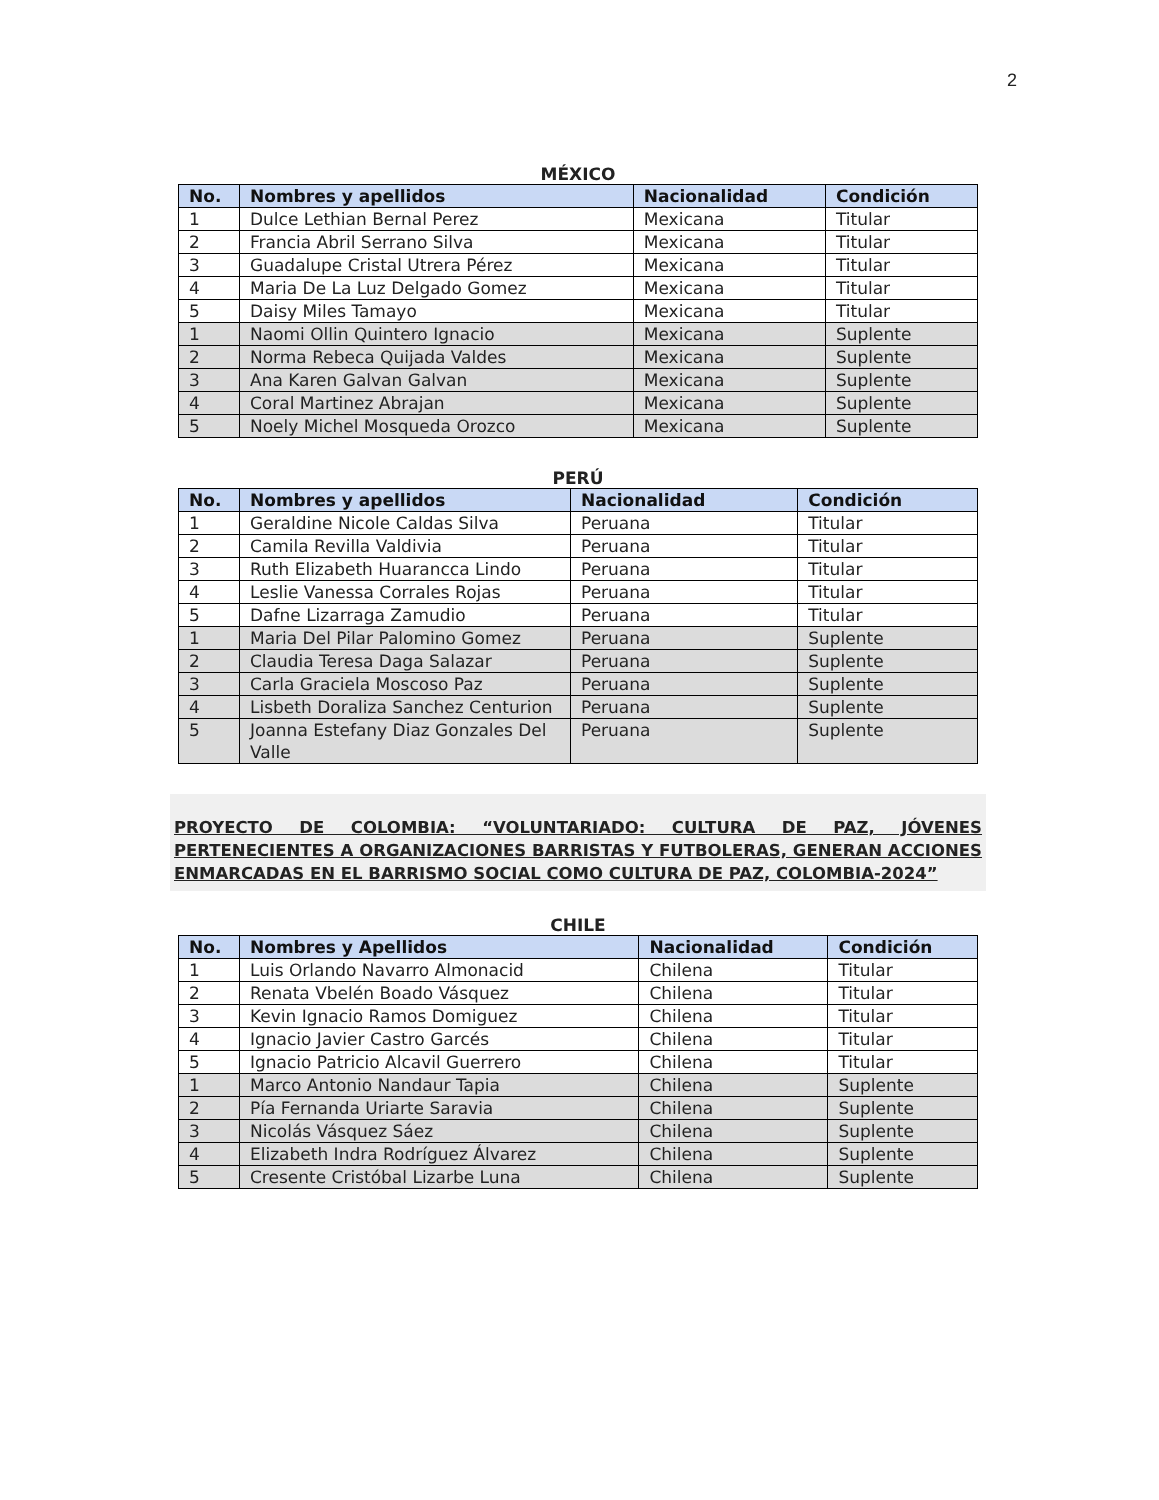2
MÉXICO
| No. | Nombres y apellidos | Nacionalidad | Condición |
| --- | --- | --- | --- |
| 1 | Dulce Lethian Bernal Perez | Mexicana | Titular |
| 2 | Francia Abril Serrano Silva | Mexicana | Titular |
| 3 | Guadalupe Cristal Utrera Pérez | Mexicana | Titular |
| 4 | Maria De La Luz Delgado Gomez | Mexicana | Titular |
| 5 | Daisy Miles Tamayo | Mexicana | Titular |
| 1 | Naomi Ollin Quintero Ignacio | Mexicana | Suplente |
| 2 | Norma Rebeca Quijada Valdes | Mexicana | Suplente |
| 3 | Ana Karen Galvan Galvan | Mexicana | Suplente |
| 4 | Coral Martinez Abrajan | Mexicana | Suplente |
| 5 | Noely Michel Mosqueda Orozco | Mexicana | Suplente |
PERÚ
| No. | Nombres y apellidos | Nacionalidad | Condición |
| --- | --- | --- | --- |
| 1 | Geraldine Nicole Caldas Silva | Peruana | Titular |
| 2 | Camila Revilla Valdivia | Peruana | Titular |
| 3 | Ruth Elizabeth Huarancca Lindo | Peruana | Titular |
| 4 | Leslie Vanessa Corrales Rojas | Peruana | Titular |
| 5 | Dafne Lizarraga Zamudio | Peruana | Titular |
| 1 | Maria Del Pilar Palomino Gomez | Peruana | Suplente |
| 2 | Claudia Teresa Daga Salazar | Peruana | Suplente |
| 3 | Carla Graciela Moscoso Paz | Peruana | Suplente |
| 4 | Lisbeth Doraliza Sanchez Centurion | Peruana | Suplente |
| 5 | Joanna Estefany Diaz Gonzales Del Valle | Peruana | Suplente |
PROYECTO DE COLOMBIA: “VOLUNTARIADO: CULTURA DE PAZ, JÓVENES PERTENECIENTES A ORGANIZACIONES BARRISTAS Y FUTBOLERAS, GENERAN ACCIONES ENMARCADAS EN EL BARRISMO SOCIAL COMO CULTURA DE PAZ, COLOMBIA-2024”
CHILE
| No. | Nombres y Apellidos | Nacionalidad | Condición |
| --- | --- | --- | --- |
| 1 | Luis Orlando Navarro Almonacid | Chilena | Titular |
| 2 | Renata Vbelén Boado Vásquez | Chilena | Titular |
| 3 | Kevin Ignacio Ramos Domiguez | Chilena | Titular |
| 4 | Ignacio Javier Castro Garcés | Chilena | Titular |
| 5 | Ignacio Patricio Alcavil Guerrero | Chilena | Titular |
| 1 | Marco Antonio Nandaur Tapia | Chilena | Suplente |
| 2 | Pía Fernanda Uriarte Saravia | Chilena | Suplente |
| 3 | Nicolás Vásquez Sáez | Chilena | Suplente |
| 4 | Elizabeth Indra Rodríguez Álvarez | Chilena | Suplente |
| 5 | Cresente Cristóbal Lizarbe Luna | Chilena | Suplente |